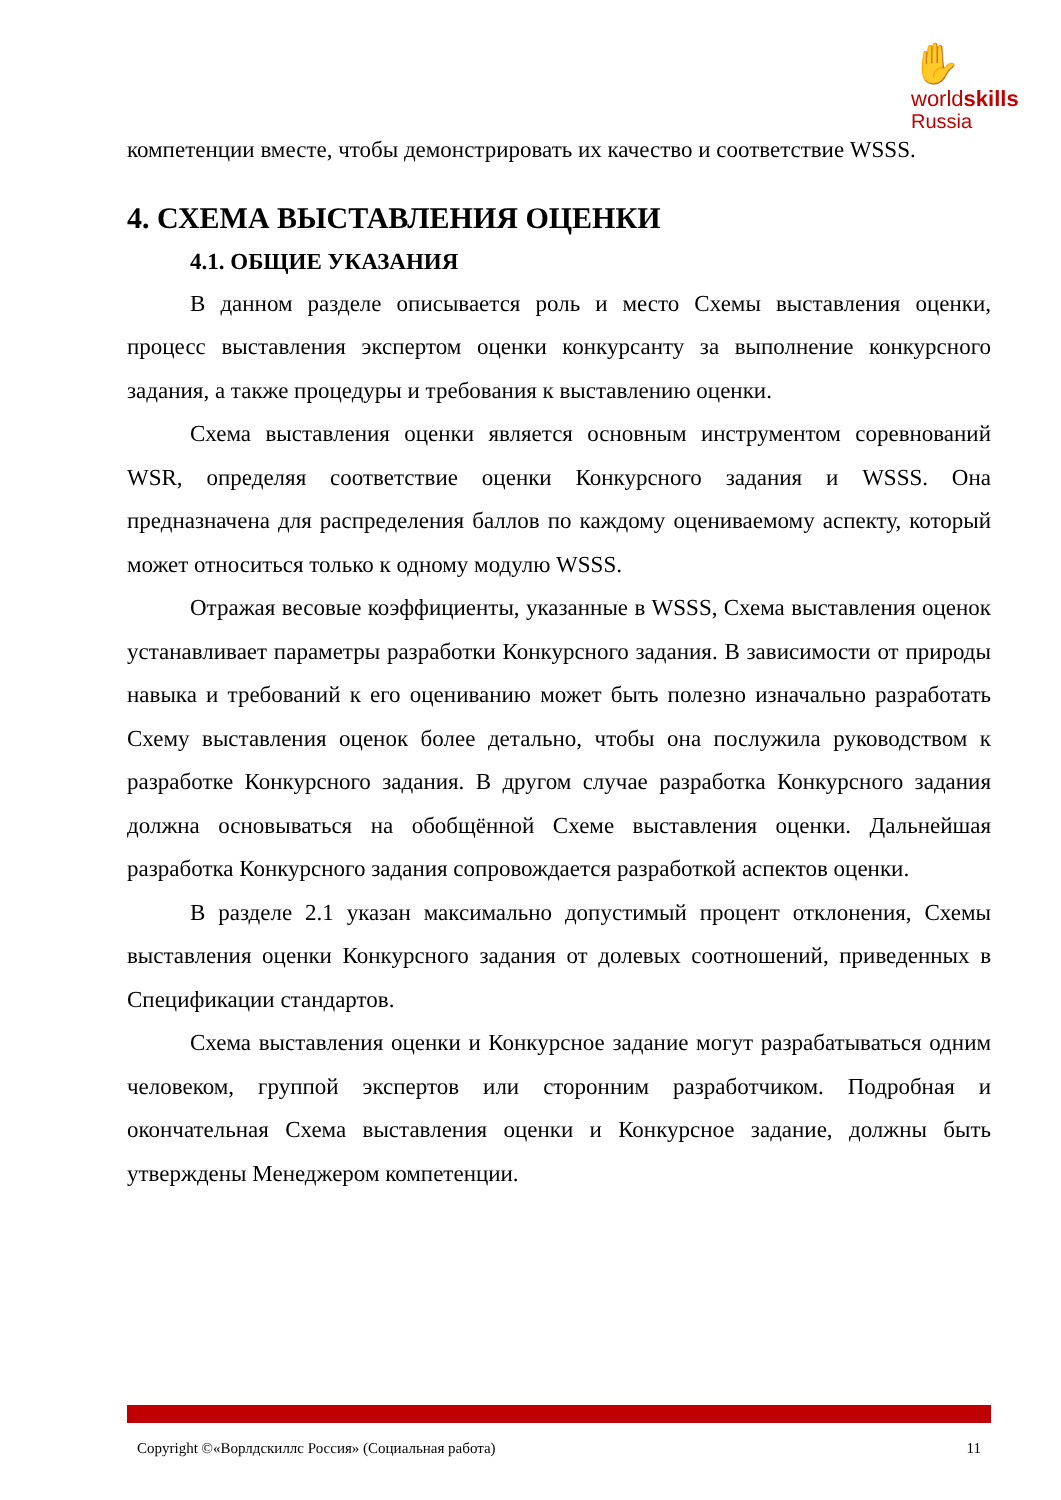✋
worldskills
Russia
компетенции вместе, чтобы демонстрировать их качество и соответствие WSSS.
4. СХЕМА ВЫСТАВЛЕНИЯ ОЦЕНКИ
4.1. ОБЩИЕ УКАЗАНИЯ
В данном разделе описывается роль и место Схемы выставления оценки, процесс выставления экспертом оценки конкурсанту за выполнение конкурсного задания, а также процедуры и требования к выставлению оценки.
Схема выставления оценки является основным инструментом соревнований WSR, определяя соответствие оценки Конкурсного задания и WSSS. Она предназначена для распределения баллов по каждому оцениваемому аспекту, который может относиться только к одному модулю WSSS.
Отражая весовые коэффициенты, указанные в WSSS, Схема выставления оценок устанавливает параметры разработки Конкурсного задания. В зависимости от природы навыка и требований к его оцениванию может быть полезно изначально разработать Схему выставления оценок более детально, чтобы она послужила руководством к разработке Конкурсного задания. В другом случае разработка Конкурсного задания должна основываться на обобщённой Схеме выставления оценки. Дальнейшая разработка Конкурсного задания сопровождается разработкой аспектов оценки.
В разделе 2.1 указан максимально допустимый процент отклонения, Схемы выставления оценки Конкурсного задания от долевых соотношений, приведенных в Спецификации стандартов.
Схема выставления оценки и Конкурсное задание могут разрабатываться одним человеком, группой экспертов или сторонним разработчиком. Подробная и окончательная Схема выставления оценки и Конкурсное задание, должны быть утверждены Менеджером компетенции.
Copyright ©«Ворлдскиллс Россия» (Социальная работа) 11